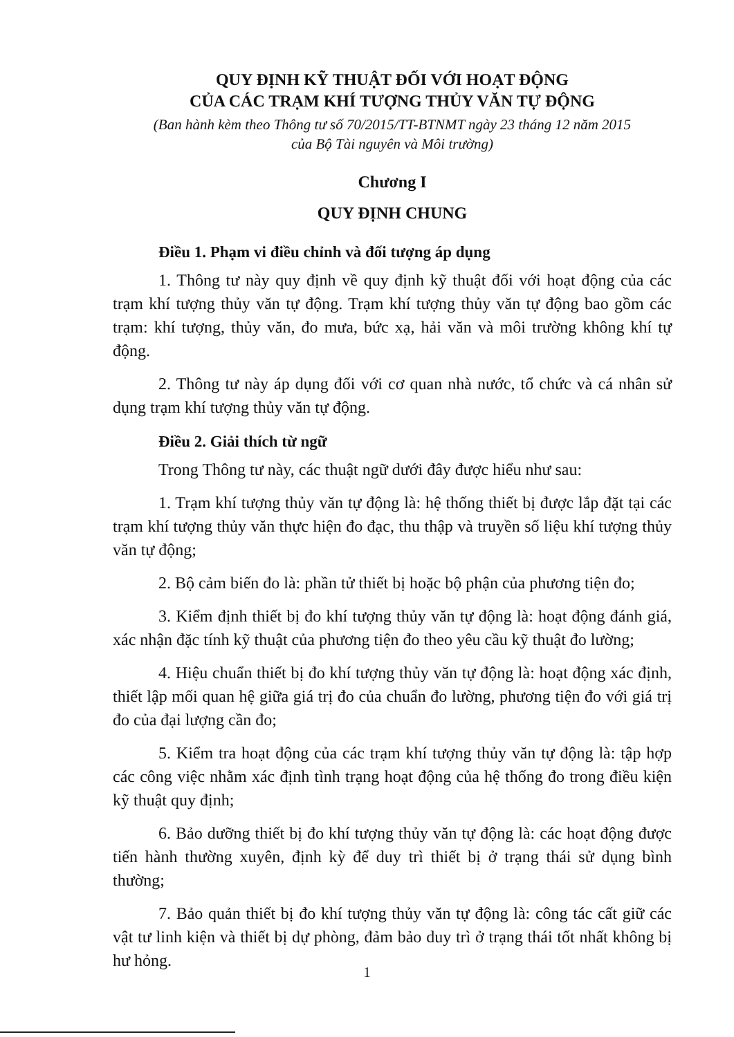QUY ĐỊNH KỸ THUẬT ĐỐI VỚI HOẠT ĐỘNG
CỦA CÁC TRẠM KHÍ TƯỢNG THỦY VĂN TỰ ĐỘNG
(Ban hành kèm theo Thông tư số 70/2015/TT-BTNMT ngày 23 tháng 12 năm 2015
của Bộ Tài nguyên và Môi trường)
Chương I
QUY ĐỊNH CHUNG
Điều 1. Phạm vi điều chỉnh và đối tượng áp dụng
1. Thông tư này quy định về quy định kỹ thuật đối với hoạt động của các trạm khí tượng thủy văn tự động. Trạm khí tượng thủy văn tự động bao gồm các trạm: khí tượng, thủy văn, đo mưa, bức xạ, hải văn và môi trường không khí tự động.
2. Thông tư này áp dụng đối với cơ quan nhà nước, tổ chức và cá nhân sử dụng trạm khí tượng thủy văn tự động.
Điều 2. Giải thích từ ngữ
Trong Thông tư này, các thuật ngữ dưới đây được hiểu như sau:
1. Trạm khí tượng thủy văn tự động là: hệ thống thiết bị được lắp đặt tại các trạm khí tượng thủy văn thực hiện đo đạc, thu thập và truyền số liệu khí tượng thủy văn tự động;
2. Bộ cảm biến đo là: phần tử thiết bị hoặc bộ phận của phương tiện đo;
3. Kiểm định thiết bị đo khí tượng thủy văn tự động là: hoạt động đánh giá, xác nhận đặc tính kỹ thuật của phương tiện đo theo yêu cầu kỹ thuật đo lường;
4. Hiệu chuẩn thiết bị đo khí tượng thủy văn tự động là: hoạt động xác định, thiết lập mối quan hệ giữa giá trị đo của chuẩn đo lường, phương tiện đo với giá trị đo của đại lượng cần đo;
5. Kiểm tra hoạt động của các trạm khí tượng thủy văn tự động là: tập hợp các công việc nhằm xác định tình trạng hoạt động của hệ thống đo trong điều kiện kỹ thuật quy định;
6. Bảo dưỡng thiết bị đo khí tượng thủy văn tự động là: các hoạt động được tiến hành thường xuyên, định kỳ để duy trì thiết bị ở trạng thái sử dụng bình thường;
7. Bảo quản thiết bị đo khí tượng thủy văn tự động là: công tác cất giữ các vật tư linh kiện và thiết bị dự phòng, đảm bảo duy trì ở trạng thái tốt nhất không bị hư hỏng.
1